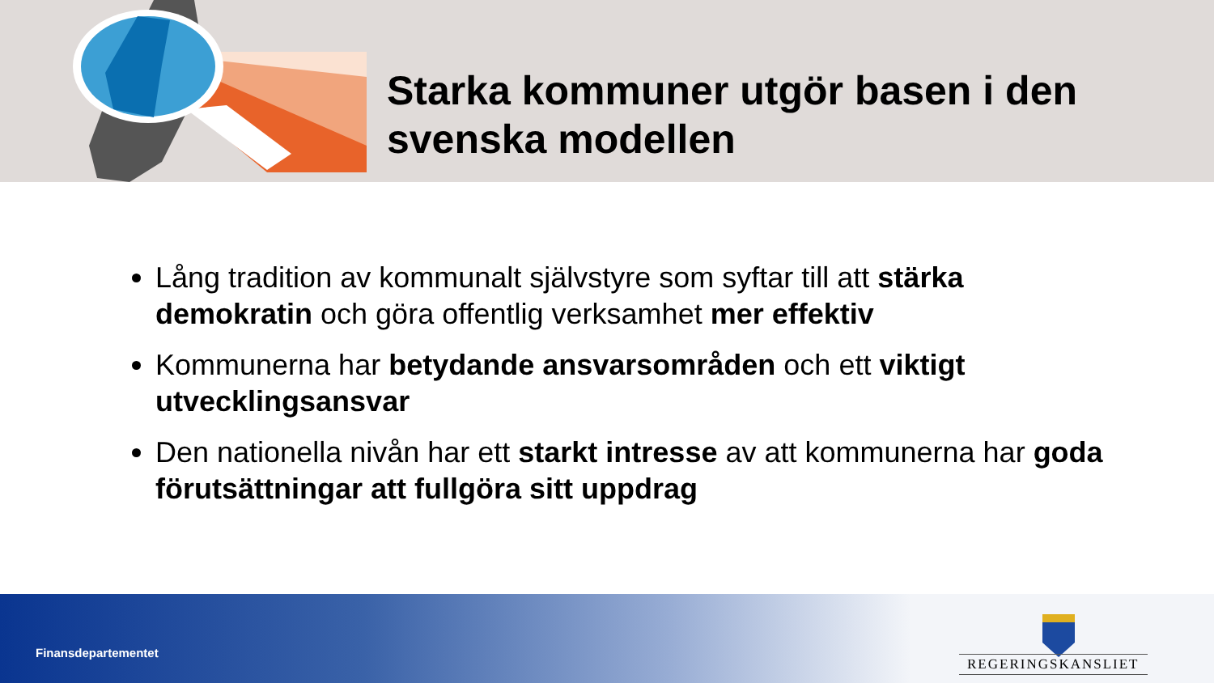Starka kommuner utgör basen i den
svenska modellen
Lång tradition av kommunalt självstyre som syftar till att stärka demokratin och göra offentlig verksamhet mer effektiv
Kommunerna har betydande ansvarsområden och ett viktigt utvecklingsansvar
Den nationella nivån har ett starkt intresse av att kommunerna har goda förutsättningar att fullgöra sitt uppdrag
Finansdepartementet
REGERINGSKANSLIET